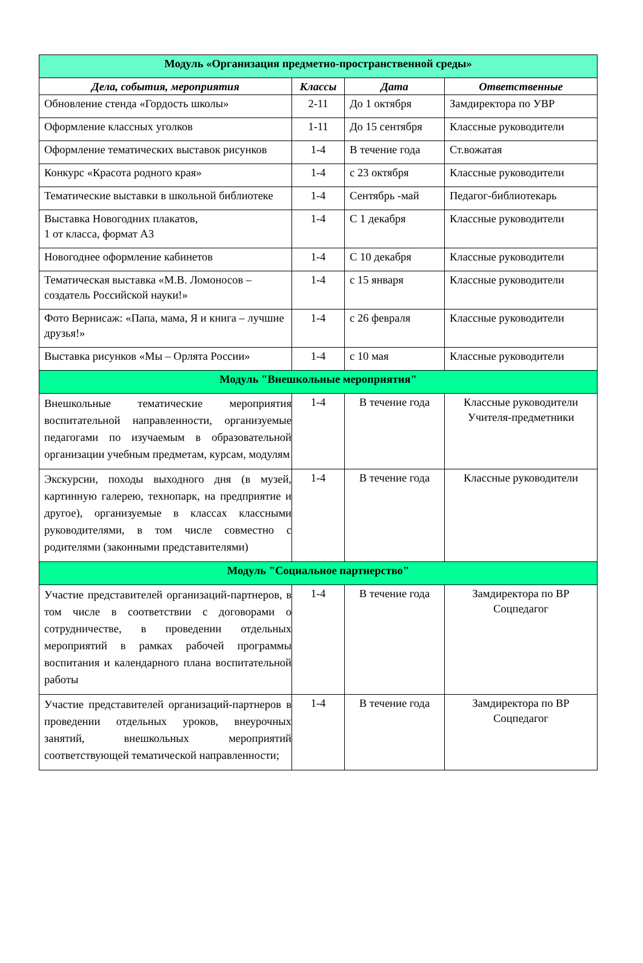| Модуль «Организация предметно-пространственной среды» | | | |
| Дела, события, мероприятия | Классы | Дата | Ответственные |
| Обновление стенда «Гордость школы» | 2-11 | До 1 октября | Замдиректора по УВР |
| Оформление классных уголков | 1-11 | До 15 сентября | Классные руководители |
| Оформление тематических выставок рисунков | 1-4 | В течение года | Ст.вожатая |
| Конкурс «Красота родного края» | 1-4 | с 23 октября | Классные руководители |
| Тематические выставки в школьной библиотеке | 1-4 | Сентябрь -май | Педагог-библиотекарь |
| Выставка Новогодних плакатов, 1 от класса, формат А3 | 1-4 | С 1 декабря | Классные руководители |
| Новогоднее оформление кабинетов | 1-4 | С 10 декабря | Классные руководители |
| Тематическая выставка «М.В. Ломоносов – создатель Российской науки!» | 1-4 | с 15 января | Классные руководители |
| Фото Вернисаж: «Папа, мама, Я и книга – лучшие друзья!» | 1-4 | с 26 февраля | Классные руководители |
| Выставка рисунков «Мы – Орлята России» | 1-4 | с 10 мая | Классные руководители |
| Модуль "Внешкольные мероприятия" | | | |
| Внешкольные тематические мероприятия воспитательной направленности, организуемые педагогами по изучаемым в образовательной организации учебным предметам, курсам, модулям | 1-4 | В течение года | Классные руководители Учителя-предметники |
| Экскурсии, походы выходного дня (в музей, картинную галерею, технопарк, на предприятие и другое), организуемые в классах классными руководителями, в том числе совместно с родителями (законными представителями) | 1-4 | В течение года | Классные руководители |
| Модуль "Социальное партнерство" | | | |
| Участие представителей организаций-партнеров, в том числе в соответствии с договорами о сотрудничестве, в проведении отдельных мероприятий в рамках рабочей программы воспитания и календарного плана воспитательной работы | 1-4 | В течение года | Замдиректора по ВР Соцпедагог |
| Участие представителей организаций-партнеров в проведении отдельных уроков, внеурочных занятий, внешкольных мероприятий соответствующей тематической направленности; | 1-4 | В течение года | Замдиректора по ВР Соцпедагог |